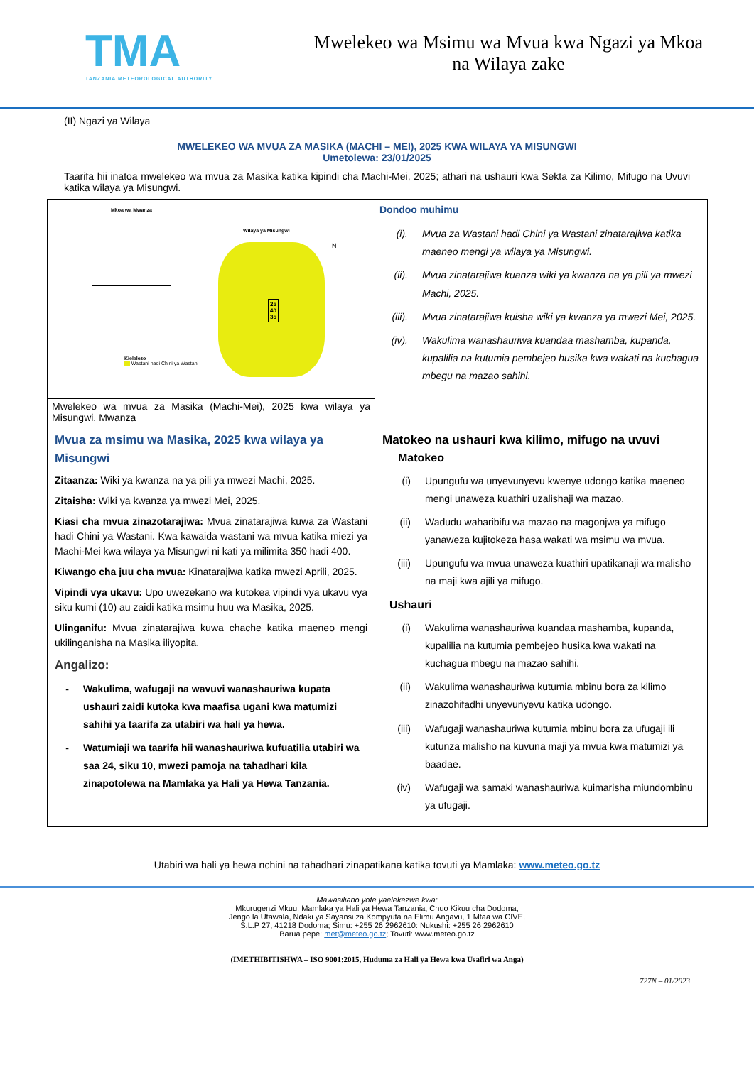TMA
TANZANIA METEOROLOGICAL AUTHORITY
Mwelekeo wa Msimu wa Mvua kwa Ngazi ya Mkoa
na Wilaya zake
(II) Ngazi ya Wilaya
MWELEKEO WA MVUA ZA MASIKA (MACHI – MEI), 2025 KWA WILAYA YA MISUNGWI
Umetolewa: 23/01/2025
Taarifa hii inatoa mwelekeo wa mvua za Masika katika kipindi cha Machi-Mei, 2025; athari na ushauri kwa Sekta za Kilimo, Mifugo na Uvuvi katika wilaya ya Misungwi.
| Mkoa wa Mwanza Wilaya ya Misungwi 25 40 35 N Kielelezo Wastani hadi Chini ya Wastani Mwelekeo wa mvua za Masika (Machi-Mei), 2025 kwa wilaya ya Misungwi, Mwanza | Dondoo muhimu (i). Mvua za Wastani hadi Chini ya Wastani zinatarajiwa katika maeneo mengi ya wilaya ya Misungwi. (ii). Mvua zinatarajiwa kuanza wiki ya kwanza na ya pili ya mwezi Machi, 2025. (iii). Mvua zinatarajiwa kuisha wiki ya kwanza ya mwezi Mei, 2025. (iv). Wakulima wanashauriwa kuandaa mashamba, kupanda, kupalilia na kutumia pembejeo husika kwa wakati na kuchagua mbegu na mazao sahihi. |
| Mvua za msimu wa Masika, 2025 kwa wilaya ya Misungwi Zitaanza: Wiki ya kwanza na ya pili ya mwezi Machi, 2025. Zitaisha: Wiki ya kwanza ya mwezi Mei, 2025. Kiasi cha mvua zinazotarajiwa: Mvua zinatarajiwa kuwa za Wastani hadi Chini ya Wastani. Kwa kawaida wastani wa mvua katika miezi ya Machi-Mei kwa wilaya ya Misungwi ni kati ya milimita 350 hadi 400. Kiwango cha juu cha mvua: Kinatarajiwa katika mwezi Aprili, 2025. Vipindi vya ukavu: Upo uwezekano wa kutokea vipindi vya ukavu vya siku kumi (10) au zaidi katika msimu huu wa Masika, 2025. Ulinganifu: Mvua zinatarajiwa kuwa chache katika maeneo mengi ukilinganisha na Masika iliyopita. Angalizo: - Wakulima, wafugaji na wavuvi wanashauriwa kupata ushauri zaidi kutoka kwa maafisa ugani kwa matumizi sahihi ya taarifa za utabiri wa hali ya hewa. - Watumiaji wa taarifa hii wanashauriwa kufuatilia utabiri wa saa 24, siku 10, mwezi pamoja na tahadhari kila zinapotolewa na Mamlaka ya Hali ya Hewa Tanzania. | Matokeo na ushauri kwa kilimo, mifugo na uvuvi Matokeo (i) Upungufu wa unyevunyevu kwenye udongo katika maeneo mengi unaweza kuathiri uzalishaji wa mazao. (ii) Wadudu waharibifu wa mazao na magonjwa ya mifugo yanaweza kujitokeza hasa wakati wa msimu wa mvua. (iii) Upungufu wa mvua unaweza kuathiri upatikanaji wa malisho na maji kwa ajili ya mifugo. Ushauri (i) Wakulima wanashauriwa kuandaa mashamba, kupanda, kupalilia na kutumia pembejeo husika kwa wakati na kuchagua mbegu na mazao sahihi. (ii) Wakulima wanashauriwa kutumia mbinu bora za kilimo zinazohifadhi unyevunyevu katika udongo. (iii) Wafugaji wanashauriwa kutumia mbinu bora za ufugaji ili kutunza malisho na kuvuna maji ya mvua kwa matumizi ya baadae. (iv) Wafugaji wa samaki wanashauriwa kuimarisha miundombinu ya ufugaji. |
Utabiri wa hali ya hewa nchini na tahadhari zinapatikana katika tovuti ya Mamlaka: www.meteo.go.tz
Mawasiliano yote yaelekezwe kwa:
Mkurugenzi Mkuu, Mamlaka ya Hali ya Hewa Tanzania, Chuo Kikuu cha Dodoma,
Jengo la Utawala, Ndaki ya Sayansi za Kompyuta na Elimu Angavu, 1 Mtaa wa CIVE,
S.L.P 27, 41218 Dodoma; Simu: +255 26 2962610: Nukushi: +255 26 2962610
Barua pepe; met@meteo.go.tz; Tovuti: www.meteo.go.tz
(IMETHIBITISHWA – ISO 9001:2015, Huduma za Hali ya Hewa kwa Usafiri wa Anga)
727N – 01/2023